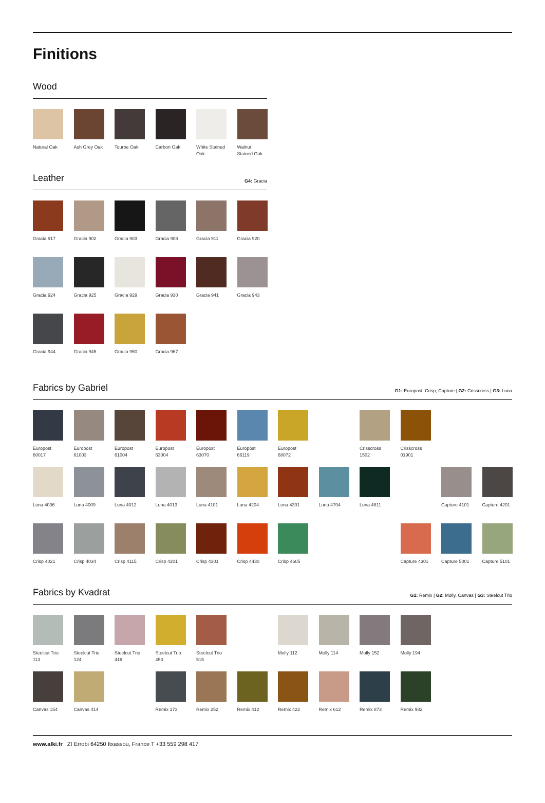Finitions
Wood
Natural Oak
Ash Grey Oak
Tourbe Oak
Carbon Oak
White Stained Oak
Walnut Stained Oak
Leather
G4: Gracia
Gracia 917
Gracia 902
Gracia 903
Gracia 908
Gracia 911
Gracia 920
Gracia 924
Gracia 925
Gracia 929
Gracia 930
Gracia 941
Gracia 943
Gracia 944
Gracia 945
Gracia 950
Gracia 967
Fabrics by Gabriel
G1: Europost, Crisp, Capture | G2: Crisscross | G3: Luna
Europost 60017
Europost 61003
Europost 61004
Europost 63004
Europost 63070
Europost 66119
Europost 68072
Crisscross 1502
Crisscross 01901
Luna 4006
Luna 4009
Luna 4012
Luna 4013
Luna 4101
Luna 4204
Luna 4301
Luna 4704
Luna 4811
Capture 4101
Capture 4201
Crisp 4021
Crisp 4034
Crisp 4115
Crisp 4201
Crisp 4301
Crisp 4430
Crisp 4605
Capture 4301
Capture 5001
Capture 5101
Fabrics by Kvadrat
G1: Remix | G2: Molly, Canvas | G3: Steelcut Trio
Steelcut Trio 113
Steelcut Trio 124
Steelcut Trio 416
Steelcut Trio 453
Steelcut Trio 515
Molly 112
Molly 114
Molly 152
Molly 194
Canvas 154
Canvas 414
Remix 173
Remix 252
Remix 412
Remix 422
Remix 612
Remix 873
Remix 982
www.alki.fr ZI Errobi 64250 Itxassou, France T +33 559 298 417